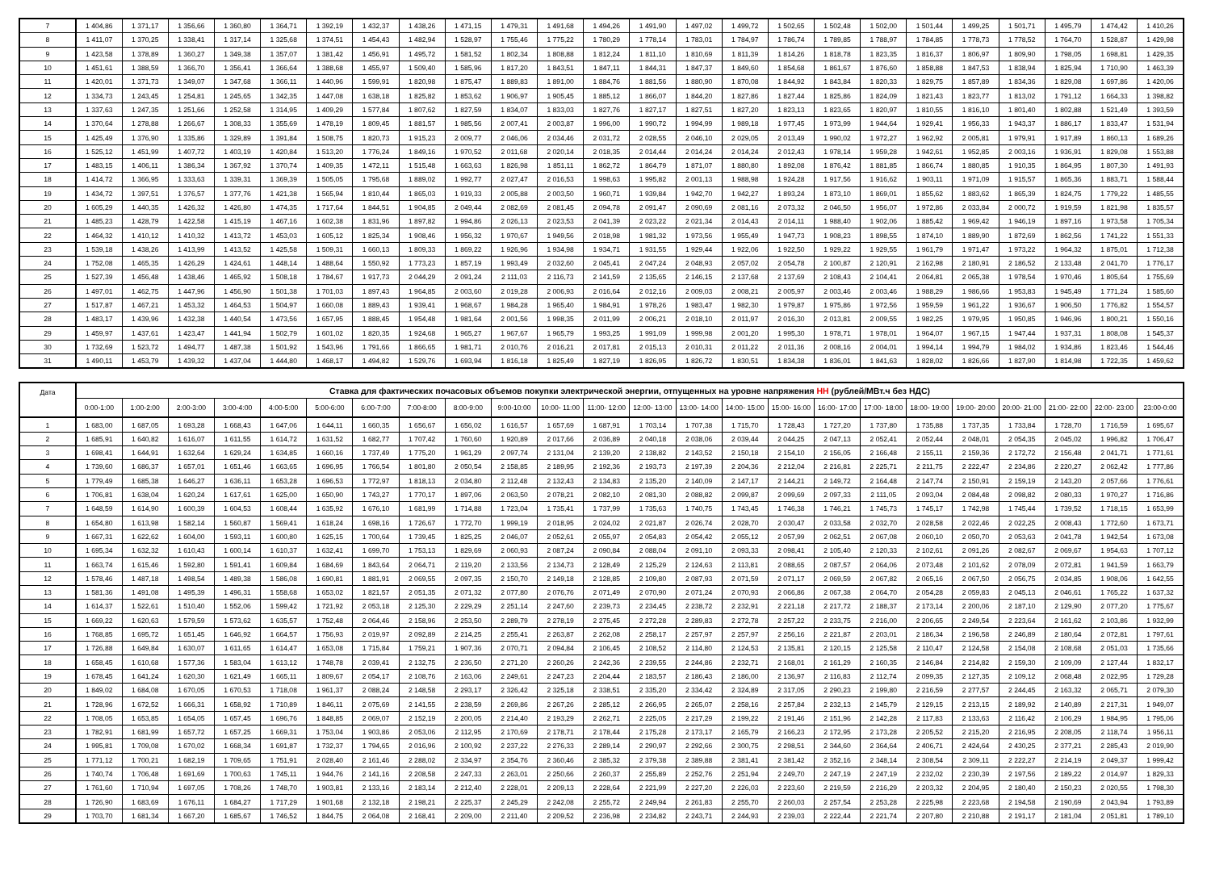| 7 | 1 404,86 | 1 371,17 | 1 356,66 | 1 360,80 | 1 364,71 | 1 392,19 | 1 432,37 | 1 438,26 | 1 471,15 | 1 479,31 | 1 491,68 | 1 494,26 | 1 491,90 | 1 497,02 | 1 499,72 | 1 502,65 | 1 502,48 | 1 502,00 | 1 501,44 | 1 499,25 | 1 501,71 | 1 495,79 | 1 474,42 | 1 410,26 |
| 8 | 1 411,07 | 1 370,25 | 1 338,41 | 1 317,14 | 1 325,68 | 1 374,51 | 1 454,43 | 1 482,94 | 1 528,97 | 1 755,46 | 1 775,22 | 1 780,29 | 1 778,14 | 1 783,01 | 1 784,97 | 1 786,74 | 1 789,85 | 1 788,97 | 1 784,85 | 1 778,73 | 1 778,52 | 1 764,70 | 1 528,87 | 1 429,98 |
| 9 | 1 423,58 | 1 378,89 | 1 360,27 | 1 349,38 | 1 357,07 | 1 381,42 | 1 456,91 | 1 495,72 | 1 581,52 | 1 802,34 | 1 808,88 | 1 812,24 | 1 811,10 | 1 810,69 | 1 811,39 | 1 814,26 | 1 818,78 | 1 823,35 | 1 816,37 | 1 806,97 | 1 809,90 | 1 798,05 | 1 698,81 | 1 429,35 |
| 10 | 1 451,61 | 1 388,59 | 1 366,70 | 1 356,41 | 1 366,64 | 1 388,68 | 1 455,97 | 1 509,40 | 1 585,96 | 1 817,20 | 1 843,51 | 1 847,11 | 1 844,31 | 1 847,37 | 1 849,60 | 1 854,68 | 1 861,67 | 1 876,60 | 1 858,88 | 1 847,53 | 1 838,94 | 1 825,94 | 1 710,90 | 1 463,39 |
| 11 | 1 420,01 | 1 371,73 | 1 349,07 | 1 347,68 | 1 366,11 | 1 440,96 | 1 599,91 | 1 820,98 | 1 875,47 | 1 889,83 | 1 891,00 | 1 884,76 | 1 881,56 | 1 880,90 | 1 870,08 | 1 844,92 | 1 843,84 | 1 820,33 | 1 829,75 | 1 857,89 | 1 834,36 | 1 829,08 | 1 697,86 | 1 420,06 |
| 12 | 1 334,73 | 1 243,45 | 1 254,81 | 1 245,65 | 1 342,35 | 1 447,08 | 1 638,18 | 1 825,82 | 1 853,62 | 1 906,97 | 1 905,45 | 1 885,12 | 1 866,07 | 1 844,20 | 1 827,86 | 1 827,44 | 1 825,86 | 1 824,09 | 1 821,43 | 1 823,77 | 1 813,02 | 1 791,12 | 1 664,33 | 1 398,82 |
| 13 | 1 337,63 | 1 247,35 | 1 251,66 | 1 252,58 | 1 314,95 | 1 409,29 | 1 577,84 | 1 807,62 | 1 827,59 | 1 834,07 | 1 833,03 | 1 827,76 | 1 827,17 | 1 827,51 | 1 827,20 | 1 823,13 | 1 823,65 | 1 820,97 | 1 810,55 | 1 816,10 | 1 801,40 | 1 802,88 | 1 521,49 | 1 393,59 |
| 14 | 1 370,64 | 1 278,88 | 1 266,67 | 1 308,33 | 1 355,69 | 1 478,19 | 1 809,45 | 1 881,57 | 1 985,56 | 2 007,41 | 2 003,87 | 1 996,00 | 1 990,72 | 1 994,99 | 1 989,18 | 1 977,45 | 1 973,99 | 1 944,64 | 1 929,41 | 1 956,33 | 1 943,37 | 1 886,17 | 1 833,47 | 1 531,94 |
| 15 | 1 425,49 | 1 376,90 | 1 335,86 | 1 329,89 | 1 391,84 | 1 508,75 | 1 820,73 | 1 915,23 | 2 009,77 | 2 046,06 | 2 034,46 | 2 031,72 | 2 028,55 | 2 046,10 | 2 029,05 | 2 013,49 | 1 990,02 | 1 972,27 | 1 962,92 | 2 005,81 | 1 979,91 | 1 917,89 | 1 860,13 | 1 689,26 |
| 16 | 1 525,12 | 1 451,99 | 1 407,72 | 1 403,19 | 1 420,84 | 1 513,20 | 1 776,24 | 1 849,16 | 1 970,52 | 2 011,68 | 2 020,14 | 2 018,35 | 2 014,44 | 2 014,24 | 2 014,24 | 2 012,43 | 1 978,14 | 1 959,28 | 1 942,61 | 1 952,85 | 2 003,16 | 1 936,91 | 1 829,08 | 1 553,88 |
| 17 | 1 483,15 | 1 406,11 | 1 386,34 | 1 367,92 | 1 370,74 | 1 409,35 | 1 472,11 | 1 515,48 | 1 663,63 | 1 826,98 | 1 851,11 | 1 862,72 | 1 864,79 | 1 871,07 | 1 880,80 | 1 892,08 | 1 876,42 | 1 881,85 | 1 866,74 | 1 880,85 | 1 910,35 | 1 864,95 | 1 807,30 | 1 491,93 |
| 18 | 1 414,72 | 1 366,95 | 1 333,63 | 1 339,31 | 1 369,39 | 1 505,05 | 1 795,68 | 1 889,02 | 1 992,77 | 2 027,47 | 2 016,53 | 1 998,63 | 1 995,82 | 2 001,13 | 1 988,98 | 1 924,28 | 1 917,56 | 1 916,62 | 1 903,11 | 1 971,09 | 1 915,57 | 1 865,36 | 1 883,71 | 1 588,44 |
| 19 | 1 434,72 | 1 397,51 | 1 376,57 | 1 377,76 | 1 421,38 | 1 565,94 | 1 810,44 | 1 865,03 | 1 919,33 | 2 005,88 | 2 003,50 | 1 960,71 | 1 939,84 | 1 942,70 | 1 942,27 | 1 893,24 | 1 873,10 | 1 869,01 | 1 855,62 | 1 883,62 | 1 865,39 | 1 824,75 | 1 779,22 | 1 485,55 |
| 20 | 1 605,29 | 1 440,35 | 1 426,32 | 1 426,80 | 1 474,35 | 1 717,64 | 1 844,51 | 1 904,85 | 2 049,44 | 2 082,69 | 2 081,45 | 2 094,78 | 2 091,47 | 2 090,69 | 2 081,16 | 2 073,32 | 2 046,50 | 1 956,07 | 1 972,86 | 2 033,84 | 2 000,72 | 1 919,59 | 1 821,98 | 1 835,57 |
| 21 | 1 485,23 | 1 428,79 | 1 422,58 | 1 415,19 | 1 467,16 | 1 602,38 | 1 831,96 | 1 897,82 | 1 994,86 | 2 026,13 | 2 023,53 | 2 041,39 | 2 023,22 | 2 021,34 | 2 014,43 | 2 014,11 | 1 988,40 | 1 902,06 | 1 885,42 | 1 969,42 | 1 946,19 | 1 897,16 | 1 973,58 | 1 705,34 |
| 22 | 1 464,32 | 1 410,12 | 1 410,32 | 1 413,72 | 1 453,03 | 1 605,12 | 1 825,34 | 1 908,46 | 1 956,32 | 1 970,67 | 1 949,56 | 2 018,98 | 1 981,32 | 1 973,56 | 1 955,49 | 1 947,73 | 1 908,23 | 1 898,55 | 1 874,10 | 1 889,90 | 1 872,69 | 1 862,56 | 1 741,22 | 1 551,33 |
| 23 | 1 539,18 | 1 438,26 | 1 413,99 | 1 413,52 | 1 425,58 | 1 509,31 | 1 660,13 | 1 809,33 | 1 869,22 | 1 926,96 | 1 934,98 | 1 934,71 | 1 931,55 | 1 929,44 | 1 922,06 | 1 922,50 | 1 929,22 | 1 929,55 | 1 961,79 | 1 971,47 | 1 973,22 | 1 964,32 | 1 875,01 | 1 712,38 |
| 24 | 1 752,08 | 1 465,35 | 1 426,29 | 1 424,61 | 1 448,14 | 1 488,64 | 1 550,92 | 1 773,23 | 1 857,19 | 1 993,49 | 2 032,60 | 2 045,41 | 2 047,24 | 2 048,93 | 2 057,02 | 2 054,78 | 2 100,87 | 2 120,91 | 2 162,98 | 2 180,91 | 2 186,52 | 2 133,48 | 2 041,70 | 1 776,17 |
| 25 | 1 527,39 | 1 456,48 | 1 438,46 | 1 465,92 | 1 508,18 | 1 784,67 | 1 917,73 | 2 044,29 | 2 091,24 | 2 111,03 | 2 116,73 | 2 141,59 | 2 135,65 | 2 146,15 | 2 137,68 | 2 137,69 | 2 108,43 | 2 104,41 | 2 064,81 | 2 065,38 | 1 978,54 | 1 970,46 | 1 805,64 | 1 755,69 |
| 26 | 1 497,01 | 1 462,75 | 1 447,96 | 1 456,90 | 1 501,38 | 1 701,03 | 1 897,43 | 1 964,85 | 2 003,60 | 2 019,28 | 2 006,93 | 2 016,64 | 2 012,16 | 2 009,03 | 2 008,21 | 2 005,97 | 2 003,46 | 2 003,46 | 1 988,29 | 1 986,66 | 1 953,83 | 1 945,49 | 1 771,24 | 1 585,60 |
| 27 | 1 517,87 | 1 467,21 | 1 453,32 | 1 464,53 | 1 504,97 | 1 660,08 | 1 889,43 | 1 939,41 | 1 968,67 | 1 984,28 | 1 965,40 | 1 984,91 | 1 978,26 | 1 983,47 | 1 982,30 | 1 979,87 | 1 975,86 | 1 972,56 | 1 959,59 | 1 961,22 | 1 936,67 | 1 906,50 | 1 776,82 | 1 554,57 |
| 28 | 1 483,17 | 1 439,96 | 1 432,38 | 1 440,54 | 1 473,56 | 1 657,95 | 1 888,45 | 1 954,48 | 1 981,64 | 2 001,56 | 1 998,35 | 2 011,99 | 2 006,21 | 2 018,10 | 2 011,97 | 2 016,30 | 2 013,81 | 2 009,55 | 1 982,25 | 1 979,95 | 1 950,85 | 1 946,96 | 1 800,21 | 1 550,16 |
| 29 | 1 459,97 | 1 437,61 | 1 423,47 | 1 441,94 | 1 502,79 | 1 601,02 | 1 820,35 | 1 924,68 | 1 965,27 | 1 967,67 | 1 965,79 | 1 993,25 | 1 991,09 | 1 999,98 | 2 001,20 | 1 995,30 | 1 978,71 | 1 978,01 | 1 964,07 | 1 967,15 | 1 947,44 | 1 937,31 | 1 808,08 | 1 545,37 |
| 30 | 1 732,69 | 1 523,72 | 1 494,77 | 1 487,38 | 1 501,92 | 1 543,96 | 1 791,66 | 1 866,65 | 1 981,71 | 2 010,76 | 2 016,21 | 2 017,81 | 2 015,13 | 2 010,31 | 2 011,22 | 2 011,36 | 2 008,16 | 2 004,01 | 1 994,14 | 1 994,79 | 1 984,02 | 1 934,86 | 1 823,46 | 1 544,46 |
| 31 | 1 490,11 | 1 453,79 | 1 439,32 | 1 437,04 | 1 444,80 | 1 468,17 | 1 494,82 | 1 529,76 | 1 693,94 | 1 816,18 | 1 825,49 | 1 827,19 | 1 826,95 | 1 826,72 | 1 830,51 | 1 834,38 | 1 836,01 | 1 841,63 | 1 828,02 | 1 826,66 | 1 827,90 | 1 814,98 | 1 722,35 | 1 459,62 |
| Дата | Ставка для фактических почасовых объемов покупки электрической энергии, отпущенных на уровне напряжения НН (рублей/МВт.ч без НДС) | | | | | | | | | | | | | | | | | | | | | | | |
| --- | --- | --- | --- | --- | --- | --- | --- | --- | --- | --- | --- | --- | --- | --- | --- | --- | --- | --- | --- | --- | --- | --- | --- | --- |
| | 0:00-1:00 | 1:00-2:00 | 2:00-3:00 | 3:00-4:00 | 4:00-5:00 | 5:00-6:00 | 6:00-7:00 | 7:00-8:00 | 8:00-9:00 | 9:00-10:00 | 10:00- 11:00 | 11:00- 12:00 | 12:00- 13:00 | 13:00- 14:00 | 14:00- 15:00 | 15:00- 16:00 | 16:00- 17:00 | 17:00- 18:00 | 18:00- 19:00 | 19:00- 20:00 | 20:00- 21:00 | 21:00- 22:00 | 22:00- 23:00 | 23:00-0:00 |
| 1 | 1 683,00 | 1 687,05 | 1 693,28 | 1 668,43 | 1 647,06 | 1 644,11 | 1 660,35 | 1 656,67 | 1 656,02 | 1 616,57 | 1 657,69 | 1 687,91 | 1 703,14 | 1 707,38 | 1 715,70 | 1 728,43 | 1 727,20 | 1 737,80 | 1 735,88 | 1 737,35 | 1 733,84 | 1 728,70 | 1 716,59 | 1 695,67 |
| 2 | 1 685,91 | 1 640,82 | 1 616,07 | 1 611,55 | 1 614,72 | 1 631,52 | 1 682,77 | 1 707,42 | 1 760,60 | 1 920,89 | 2 017,66 | 2 036,89 | 2 040,18 | 2 038,06 | 2 039,44 | 2 044,25 | 2 047,13 | 2 052,41 | 2 052,44 | 2 048,01 | 2 054,35 | 2 045,02 | 1 996,82 | 1 706,47 |
| 3 | 1 698,41 | 1 644,91 | 1 632,64 | 1 629,24 | 1 634,85 | 1 660,16 | 1 737,49 | 1 775,20 | 1 961,29 | 2 097,74 | 2 131,04 | 2 139,20 | 2 138,82 | 2 143,52 | 2 150,18 | 2 154,10 | 2 156,05 | 2 166,48 | 2 155,11 | 2 159,36 | 2 172,72 | 2 156,48 | 2 041,71 | 1 771,61 |
| 4 | 1 739,60 | 1 686,37 | 1 657,01 | 1 651,46 | 1 663,65 | 1 696,95 | 1 766,54 | 1 801,80 | 2 050,54 | 2 158,85 | 2 189,95 | 2 192,36 | 2 193,73 | 2 197,39 | 2 204,36 | 2 212,04 | 2 216,81 | 2 225,71 | 2 211,75 | 2 222,47 | 2 234,86 | 2 220,27 | 2 062,42 | 1 777,86 |
| 5 | 1 779,49 | 1 685,38 | 1 646,27 | 1 636,11 | 1 653,28 | 1 696,53 | 1 772,97 | 1 818,13 | 2 034,80 | 2 112,48 | 2 132,43 | 2 134,83 | 2 135,20 | 2 140,09 | 2 147,17 | 2 144,21 | 2 149,72 | 2 164,48 | 2 147,74 | 2 150,91 | 2 159,19 | 2 143,20 | 2 057,66 | 1 776,61 |
| 6 | 1 706,81 | 1 638,04 | 1 620,24 | 1 617,61 | 1 625,00 | 1 650,90 | 1 743,27 | 1 770,17 | 1 897,06 | 2 063,50 | 2 078,21 | 2 082,10 | 2 081,30 | 2 088,82 | 2 099,87 | 2 099,69 | 2 097,33 | 2 111,05 | 2 093,04 | 2 084,48 | 2 098,82 | 2 080,33 | 1 970,27 | 1 716,86 |
| 7 | 1 648,59 | 1 614,90 | 1 600,39 | 1 604,53 | 1 608,44 | 1 635,92 | 1 676,10 | 1 681,99 | 1 714,88 | 1 723,04 | 1 735,41 | 1 737,99 | 1 735,63 | 1 740,75 | 1 743,45 | 1 746,38 | 1 746,21 | 1 745,73 | 1 745,17 | 1 742,98 | 1 745,44 | 1 739,52 | 1 718,15 | 1 653,99 |
| 8 | 1 654,80 | 1 613,98 | 1 582,14 | 1 560,87 | 1 569,41 | 1 618,24 | 1 698,16 | 1 726,67 | 1 772,70 | 1 999,19 | 2 018,95 | 2 024,02 | 2 021,87 | 2 026,74 | 2 028,70 | 2 030,47 | 2 033,58 | 2 032,70 | 2 028,58 | 2 022,46 | 2 022,25 | 2 008,43 | 1 772,60 | 1 673,71 |
| 9 | 1 667,31 | 1 622,62 | 1 604,00 | 1 593,11 | 1 600,80 | 1 625,15 | 1 700,64 | 1 739,45 | 1 825,25 | 2 046,07 | 2 052,61 | 2 055,97 | 2 054,83 | 2 054,42 | 2 055,12 | 2 057,99 | 2 062,51 | 2 067,08 | 2 060,10 | 2 050,70 | 2 053,63 | 2 041,78 | 1 942,54 | 1 673,08 |
| 10 | 1 695,34 | 1 632,32 | 1 610,43 | 1 600,14 | 1 610,37 | 1 632,41 | 1 699,70 | 1 753,13 | 1 829,69 | 2 060,93 | 2 087,24 | 2 090,84 | 2 088,04 | 2 091,10 | 2 093,33 | 2 098,41 | 2 105,40 | 2 120,33 | 2 102,61 | 2 091,26 | 2 082,67 | 2 069,67 | 1 954,63 | 1 707,12 |
| 11 | 1 663,74 | 1 615,46 | 1 592,80 | 1 591,41 | 1 609,84 | 1 684,69 | 1 843,64 | 2 064,71 | 2 119,20 | 2 133,56 | 2 134,73 | 2 128,49 | 2 125,29 | 2 124,63 | 2 113,81 | 2 088,65 | 2 087,57 | 2 064,06 | 2 073,48 | 2 101,62 | 2 078,09 | 2 072,81 | 1 941,59 | 1 663,79 |
| 12 | 1 578,46 | 1 487,18 | 1 498,54 | 1 489,38 | 1 586,08 | 1 690,81 | 1 881,91 | 2 069,55 | 2 097,35 | 2 150,70 | 2 149,18 | 2 128,85 | 2 109,80 | 2 087,93 | 2 071,59 | 2 071,17 | 2 069,59 | 2 067,82 | 2 065,16 | 2 067,50 | 2 056,75 | 2 034,85 | 1 908,06 | 1 642,55 |
| 13 | 1 581,36 | 1 491,08 | 1 495,39 | 1 496,31 | 1 558,68 | 1 653,02 | 1 821,57 | 2 051,35 | 2 071,32 | 2 077,80 | 2 076,76 | 2 071,49 | 2 070,90 | 2 071,24 | 2 070,93 | 2 066,86 | 2 067,38 | 2 064,70 | 2 054,28 | 2 059,83 | 2 045,13 | 2 046,61 | 1 765,22 | 1 637,32 |
| 14 | 1 614,37 | 1 522,61 | 1 510,40 | 1 552,06 | 1 599,42 | 1 721,92 | 2 053,18 | 2 125,30 | 2 229,29 | 2 251,14 | 2 247,60 | 2 239,73 | 2 234,45 | 2 238,72 | 2 232,91 | 2 221,18 | 2 217,72 | 2 188,37 | 2 173,14 | 2 200,06 | 2 187,10 | 2 129,90 | 2 077,20 | 1 775,67 |
| 15 | 1 669,22 | 1 620,63 | 1 579,59 | 1 573,62 | 1 635,57 | 1 752,48 | 2 064,46 | 2 158,96 | 2 253,50 | 2 289,79 | 2 278,19 | 2 275,45 | 2 272,28 | 2 289,83 | 2 272,78 | 2 257,22 | 2 233,75 | 2 216,00 | 2 206,65 | 2 249,54 | 2 223,64 | 2 161,62 | 2 103,86 | 1 932,99 |
| 16 | 1 768,85 | 1 695,72 | 1 651,45 | 1 646,92 | 1 664,57 | 1 756,93 | 2 019,97 | 2 092,89 | 2 214,25 | 2 255,41 | 2 263,87 | 2 262,08 | 2 258,17 | 2 257,97 | 2 257,97 | 2 256,16 | 2 221,87 | 2 203,01 | 2 186,34 | 2 196,58 | 2 246,89 | 2 180,64 | 2 072,81 | 1 797,61 |
| 17 | 1 726,88 | 1 649,84 | 1 630,07 | 1 611,65 | 1 614,47 | 1 653,08 | 1 715,84 | 1 759,21 | 1 907,36 | 2 070,71 | 2 094,84 | 2 106,45 | 2 108,52 | 2 114,80 | 2 124,53 | 2 135,81 | 2 120,15 | 2 125,58 | 2 110,47 | 2 124,58 | 2 154,08 | 2 108,68 | 2 051,03 | 1 735,66 |
| 18 | 1 658,45 | 1 610,68 | 1 577,36 | 1 583,04 | 1 613,12 | 1 748,78 | 2 039,41 | 2 132,75 | 2 236,50 | 2 271,20 | 2 260,26 | 2 242,36 | 2 239,55 | 2 244,86 | 2 232,71 | 2 168,01 | 2 161,29 | 2 160,35 | 2 146,84 | 2 214,82 | 2 159,30 | 2 109,09 | 2 127,44 | 1 832,17 |
| 19 | 1 678,45 | 1 641,24 | 1 620,30 | 1 621,49 | 1 665,11 | 1 809,67 | 2 054,17 | 2 108,76 | 2 163,06 | 2 249,61 | 2 247,23 | 2 204,44 | 2 183,57 | 2 186,43 | 2 186,00 | 2 136,97 | 2 116,83 | 2 112,74 | 2 099,35 | 2 127,35 | 2 109,12 | 2 068,48 | 2 022,95 | 1 729,28 |
| 20 | 1 849,02 | 1 684,08 | 1 670,05 | 1 670,53 | 1 718,08 | 1 961,37 | 2 088,24 | 2 148,58 | 2 293,17 | 2 326,42 | 2 325,18 | 2 338,51 | 2 335,20 | 2 334,42 | 2 324,89 | 2 317,05 | 2 290,23 | 2 199,80 | 2 216,59 | 2 277,57 | 2 244,45 | 2 163,32 | 2 065,71 | 2 079,30 |
| 21 | 1 728,96 | 1 672,52 | 1 666,31 | 1 658,92 | 1 710,89 | 1 846,11 | 2 075,69 | 2 141,55 | 2 238,59 | 2 269,86 | 2 267,26 | 2 285,12 | 2 266,95 | 2 265,07 | 2 258,16 | 2 257,84 | 2 232,13 | 2 145,79 | 2 129,15 | 2 213,15 | 2 189,92 | 2 140,89 | 2 217,31 | 1 949,07 |
| 22 | 1 708,05 | 1 653,85 | 1 654,05 | 1 657,45 | 1 696,76 | 1 848,85 | 2 069,07 | 2 152,19 | 2 200,05 | 2 214,40 | 2 193,29 | 2 262,71 | 2 225,05 | 2 217,29 | 2 199,22 | 2 191,46 | 2 151,96 | 2 142,28 | 2 117,83 | 2 133,63 | 2 116,42 | 2 106,29 | 1 984,95 | 1 795,06 |
| 23 | 1 782,91 | 1 681,99 | 1 657,72 | 1 657,25 | 1 669,31 | 1 753,04 | 1 903,86 | 2 053,06 | 2 112,95 | 2 170,69 | 2 178,71 | 2 178,44 | 2 175,28 | 2 173,17 | 2 165,79 | 2 166,23 | 2 172,95 | 2 173,28 | 2 205,52 | 2 215,20 | 2 216,95 | 2 208,05 | 2 118,74 | 1 956,11 |
| 24 | 1 995,81 | 1 709,08 | 1 670,02 | 1 668,34 | 1 691,87 | 1 732,37 | 1 794,65 | 2 016,96 | 2 100,92 | 2 237,22 | 2 276,33 | 2 289,14 | 2 290,97 | 2 292,66 | 2 300,75 | 2 298,51 | 2 344,60 | 2 364,64 | 2 406,71 | 2 424,64 | 2 430,25 | 2 377,21 | 2 285,43 | 2 019,90 |
| 25 | 1 771,12 | 1 700,21 | 1 682,19 | 1 709,65 | 1 751,91 | 2 028,40 | 2 161,46 | 2 288,02 | 2 334,97 | 2 354,76 | 2 360,46 | 2 385,32 | 2 379,38 | 2 389,88 | 2 381,41 | 2 381,42 | 2 352,16 | 2 348,14 | 2 308,54 | 2 309,11 | 2 222,27 | 2 214,19 | 2 049,37 | 1 999,42 |
| 26 | 1 740,74 | 1 706,48 | 1 691,69 | 1 700,63 | 1 745,11 | 1 944,76 | 2 141,16 | 2 208,58 | 2 247,33 | 2 263,01 | 2 250,66 | 2 260,37 | 2 255,89 | 2 252,76 | 2 251,94 | 2 249,70 | 2 247,19 | 2 247,19 | 2 232,02 | 2 230,39 | 2 197,56 | 2 189,22 | 2 014,97 | 1 829,33 |
| 27 | 1 761,60 | 1 710,94 | 1 697,05 | 1 708,26 | 1 748,70 | 1 903,81 | 2 133,16 | 2 183,14 | 2 212,40 | 2 228,01 | 2 209,13 | 2 228,64 | 2 221,99 | 2 227,20 | 2 226,03 | 2 223,60 | 2 219,59 | 2 216,29 | 2 203,32 | 2 204,95 | 2 180,40 | 2 150,23 | 2 020,55 | 1 798,30 |
| 28 | 1 726,90 | 1 683,69 | 1 676,11 | 1 684,27 | 1 717,29 | 1 901,68 | 2 132,18 | 2 198,21 | 2 225,37 | 2 245,29 | 2 242,08 | 2 255,72 | 2 249,94 | 2 261,83 | 2 255,70 | 2 260,03 | 2 257,54 | 2 253,28 | 2 225,98 | 2 223,68 | 2 194,58 | 2 190,69 | 2 043,94 | 1 793,89 |
| 29 | 1 703,70 | 1 681,34 | 1 667,20 | 1 685,67 | 1 746,52 | 1 844,75 | 2 064,08 | 2 168,41 | 2 209,00 | 2 211,40 | 2 209,52 | 2 236,98 | 2 234,82 | 2 243,71 | 2 244,93 | 2 239,03 | 2 222,44 | 2 221,74 | 2 207,80 | 2 210,88 | 2 191,17 | 2 181,04 | 2 051,81 | 1 789,10 |